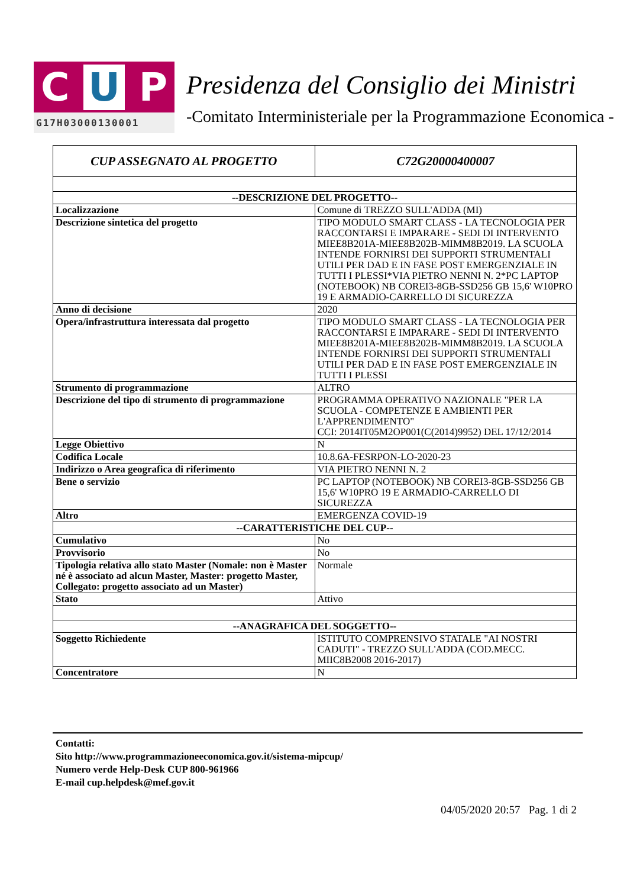C U P
G17H03000130001
Presidenza del Consiglio dei Ministri
-Comitato Interministeriale per la Programmazione Economica -
| CUP ASSEGNATO AL PROGETTO | C72G20000400007 |
| --DESCRIZIONE DEL PROGETTO-- | |
| Localizzazione | Comune di TREZZO SULL'ADDA (MI) |
| Descrizione sintetica del progetto | TIPO MODULO SMART CLASS - LA TECNOLOGIA PER RACCONTARSI E IMPARARE - SEDI DI INTERVENTO MIEE8B201A-MIEE8B202B-MIMM8B2019. LA SCUOLA INTENDE FORNIRSI DEI SUPPORTI STRUMENTALI UTILI PER DAD E IN FASE POST EMERGENZIALE IN TUTTI I PLESSI*VIA PIETRO NENNI N. 2*PC LAPTOP (NOTEBOOK) NB COREI3-8GB-SSD256 GB 15,6' W10PRO 19 E ARMADIO-CARRELLO DI SICUREZZA |
| Anno di decisione | 2020 |
| Opera/infrastruttura interessata dal progetto | TIPO MODULO SMART CLASS - LA TECNOLOGIA PER RACCONTARSI E IMPARARE - SEDI DI INTERVENTO MIEE8B201A-MIEE8B202B-MIMM8B2019. LA SCUOLA INTENDE FORNIRSI DEI SUPPORTI STRUMENTALI UTILI PER DAD E IN FASE POST EMERGENZIALE IN TUTTI I PLESSI |
| Strumento di programmazione | ALTRO |
| Descrizione del tipo di strumento di programmazione | PROGRAMMA OPERATIVO NAZIONALE "PER LA SCUOLA - COMPETENZE E AMBIENTI PER L'APPRENDIMENTO" CCI: 2014IT05M2OP001(C(2014)9952) DEL 17/12/2014 |
| Legge Obiettivo | N |
| Codifica Locale | 10.8.6A-FESRPON-LO-2020-23 |
| Indirizzo o Area geografica di riferimento | VIA PIETRO NENNI N. 2 |
| Bene o servizio | PC LAPTOP (NOTEBOOK) NB COREI3-8GB-SSD256 GB 15,6' W10PRO 19 E ARMADIO-CARRELLO DI SICUREZZA |
| Altro | EMERGENZA COVID-19 |
| --CARATTERISTICHE DEL CUP-- | |
| Cumulativo | No |
| Provvisorio | No |
| Tipologia relativa allo stato Master (Nomale: non è Master né è associato ad alcun Master, Master: progetto Master, Collegato: progetto associato ad un Master) | Normale |
| Stato | Attivo |
| --ANAGRAFICA DEL SOGGETTO-- | |
| Soggetto Richiedente | ISTITUTO COMPRENSIVO STATALE "AI NOSTRI CADUTI" - TREZZO SULL'ADDA (COD.MECC. MIIC8B2008 2016-2017) |
| Concentratore | N |
Contatti:
Sito http://www.programmazioneeconomica.gov.it/sistema-mipcup/
Numero verde Help-Desk CUP 800-961966
E-mail cup.helpdesk@mef.gov.it
04/05/2020 20:57 Pag. 1 di 2